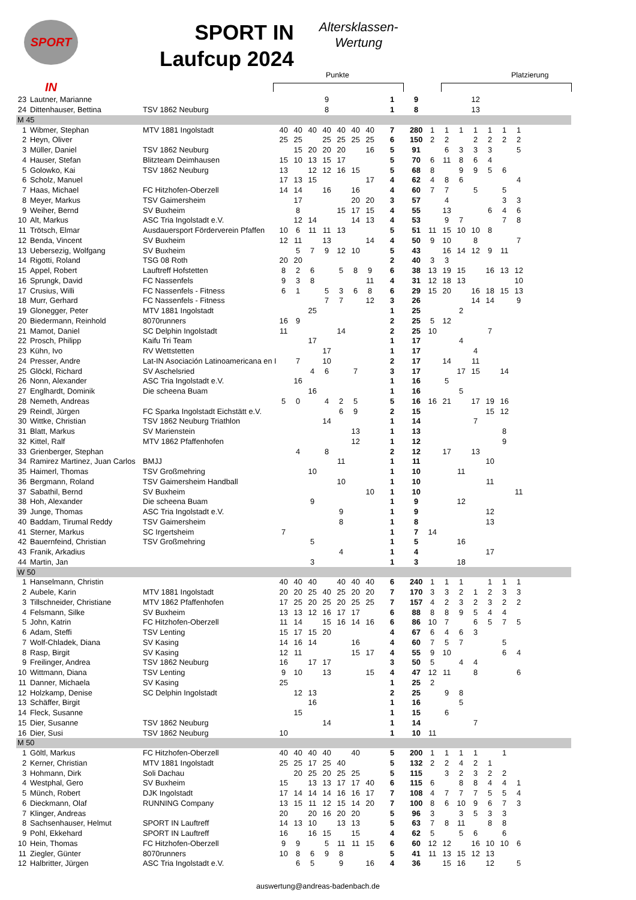SPORT IN
SPORT IN
Laufcup 2024
Altersklassen-
Wertung
Punkte Platzierung
| 23 | Lautner, Marianne | | | | | 9 | | | | 1 | 9 | | | | 12 | | | | |
| 24 | Dittenhauser, Bettina | TSV 1862 Neuburg | | | | 8 | | | | 1 | 8 | | | | 13 | | | | |
| M 45 | | | | | | | | | | | | | | | | | | | |
| 1 | Wibmer, Stephan | MTV 1881 Ingolstadt | 40 | 40 | 40 | 40 | 40 | 40 | 40 | 7 | 280 | 1 | 1 | 1 | 1 | 1 | 1 | 1 | |
| 2 | Heyn, Oliver | | 25 | 25 | | 25 | 25 | 25 | 25 | 6 | 150 | 2 | 2 | | 2 | 2 | 2 | 2 | |
| 3 | Müller, Daniel | TSV 1862 Neuburg | | 15 | 20 | 20 | 20 | | 16 | 5 | 91 | | 6 | 3 | 3 | 3 | | 5 | |
| 4 | Hauser, Stefan | Blitzteam Deimhausen | 15 | 10 | 13 | 15 | 17 | | | 5 | 70 | 6 | 11 | 8 | 6 | 4 | | | |
| 5 | Golowko, Kai | TSV 1862 Neuburg | 13 | | 12 | 12 | 16 | 15 | | 5 | 68 | 8 | | 9 | 9 | 5 | 6 | | |
| 6 | Scholz, Manuel | | 17 | 13 | 15 | | | | 17 | 4 | 62 | 4 | 8 | 6 | | | | 4 | |
| 7 | Haas, Michael | FC Hitzhofen-Oberzell | 14 | 14 | | 16 | | 16 | | 4 | 60 | 7 | 7 | | 5 | | 5 | | |
| 8 | Meyer, Markus | TSV Gaimersheim | | 17 | | | | 20 | 20 | 3 | 57 | | 4 | | | | 3 | 3 | |
| 9 | Weiher, Bernd | SV Buxheim | | 8 | | | 15 | 17 | 15 | 4 | 55 | | 13 | | | 6 | 4 | 6 | |
| 10 | Alt, Markus | ASC Tria Ingolstadt e.V. | | 12 | 14 | | | 14 | 13 | 4 | 53 | | 9 | 7 | | | 7 | 8 | |
| 11 | Trötsch, Elmar | Ausdauersport Förderverein Pfaffen | 10 | 6 | 11 | 11 | 13 | | | 5 | 51 | 11 | 15 | 10 | 10 | 8 | | | |
| 12 | Benda, Vincent | SV Buxheim | 12 | 11 | | 13 | | | 14 | 4 | 50 | 9 | 10 | | 8 | | | 7 | |
| 13 | Uebersezig, Wolfgang | SV Buxheim | | 5 | 7 | 9 | 12 | 10 | | 5 | 43 | | 16 | 14 | 12 | 9 | 11 | | |
| 14 | Rigotti, Roland | TSG 08 Roth | 20 | 20 | | | | | | 2 | 40 | 3 | 3 | | | | | | |
| 15 | Appel, Robert | Lauftreff Hofstetten | 8 | 2 | 6 | | 5 | 8 | 9 | 6 | 38 | 13 | 19 | 15 | | 16 | 13 | 12 | |
| 16 | Sprungk, David | FC Nassenfels | 9 | 3 | 8 | | | | 11 | 4 | 31 | 12 | 18 | 13 | | | | 10 | |
| 17 | Crusius, Willi | FC Nassenfels - Fitness | 6 | 1 | | 5 | 3 | 6 | 8 | 6 | 29 | 15 | 20 | | 16 | 18 | 15 | 13 | |
| 18 | Murr, Gerhard | FC Nassenfels - Fitness | | | | 7 | 7 | | 12 | 3 | 26 | | | | 14 | 14 | | 9 | |
| 19 | Glonegger, Peter | MTV 1881 Ingolstadt | | | 25 | | | | | 1 | 25 | | | 2 | | | | | |
| 20 | Biedermann, Reinhold | 8070runners | 16 | 9 | | | | | | 2 | 25 | 5 | 12 | | | | | | |
| 21 | Mamot, Daniel | SC Delphin Ingolstadt | 11 | | | | 14 | | | 2 | 25 | 10 | | | | 7 | | | |
| 22 | Prosch, Philipp | Kaifu Tri Team | | | 17 | | | | | 1 | 17 | | | 4 | | | | | |
| 23 | Kühn, Ivo | RV Wettstetten | | | | 17 | | | | 1 | 17 | | | | 4 | | | | |
| 24 | Presser, Andre | Lat-IN Asociación Latinoamericana en I | | 7 | | 10 | | | | 2 | 17 | | 14 | | 11 | | | | |
| 25 | Glöckl, Richard | SV Aschelsried | | | 4 | 6 | | 7 | | 3 | 17 | | | 17 | 15 | | 14 | | |
| 26 | Nonn, Alexander | ASC Tria Ingolstadt e.V. | | 16 | | | | | | 1 | 16 | | 5 | | | | | | |
| 27 | Englhardt, Dominik | Die scheena Buam | | | 16 | | | | | 1 | 16 | | | 5 | | | | | |
| 28 | Nemeth, Andreas | | 5 | 0 | | 4 | 2 | 5 | | 5 | 16 | 16 | 21 | | 17 | 19 | 16 | | |
| 29 | Reindl, Jürgen | FC Sparka Ingolstadt Eichstätt e.V. | | | | | 6 | 9 | | 2 | 15 | | | | | 15 | 12 | | |
| 30 | Wittke, Christian | TSV 1862 Neuburg Triathlon | | | | 14 | | | | 1 | 14 | | | | 7 | | | | |
| 31 | Blatt, Markus | SV Marienstein | | | | | | 13 | | 1 | 13 | | | | | | 8 | | |
| 32 | Kittel, Ralf | MTV 1862 Pfaffenhofen | | | | | | 12 | | 1 | 12 | | | | | | 9 | | |
| 33 | Grienberger, Stephan | | | 4 | | 8 | | | | 2 | 12 | | 17 | | 13 | | | | |
| 34 | Ramirez Martinez, Juan Carlos | BMJJ | | | | | 11 | | | 1 | 11 | | | | | 10 | | | |
| 35 | Haimerl, Thomas | TSV Großmehring | | | 10 | | | | | 1 | 10 | | | 11 | | | | | |
| 36 | Bergmann, Roland | TSV Gaimersheim Handball | | | | | 10 | | | 1 | 10 | | | | | 11 | | | |
| 37 | Sabathil, Bernd | SV Buxheim | | | | | | | 10 | 1 | 10 | | | | | | | 11 | |
| 38 | Hoh, Alexander | Die scheena Buam | | | 9 | | | | | 1 | 9 | | | 12 | | | | | |
| 39 | Junge, Thomas | ASC Tria Ingolstadt e.V. | | | | | 9 | | | 1 | 9 | | | | | 12 | | | |
| 40 | Baddam, Tirumal Reddy | TSV Gaimersheim | | | | | 8 | | | 1 | 8 | | | | | 13 | | | |
| 41 | Sterner, Markus | SC Irgertsheim | 7 | | | | | | | 1 | 7 | 14 | | | | | | | |
| 42 | Bauernfeind, Christian | TSV Großmehring | | | 5 | | | | | 1 | 5 | | | 16 | | | | | |
| 43 | Franik, Arkadius | | | | | | 4 | | | 1 | 4 | | | | | 17 | | | |
| 44 | Martin, Jan | | | | 3 | | | | | 1 | 3 | | | 18 | | | | | |
| W 50 | | | | | | | | | | | | | | | | | | | |
| 1 | Hanselmann, Christin | | 40 | 40 | 40 | | 40 | 40 | 40 | 6 | 240 | 1 | 1 | 1 | | 1 | 1 | 1 | |
| 2 | Aubele, Karin | MTV 1881 Ingolstadt | 20 | 20 | 25 | 40 | 25 | 20 | 20 | 7 | 170 | 3 | 3 | 2 | 1 | 2 | 3 | 3 | |
| 3 | Tillschneider, Christiane | MTV 1862 Pfaffenhofen | 17 | 25 | 20 | 25 | 20 | 25 | 25 | 7 | 157 | 4 | 2 | 3 | 2 | 3 | 2 | 2 | |
| 4 | Felsmann, Silke | SV Buxheim | 13 | 13 | 12 | 16 | 17 | 17 | | 6 | 88 | 8 | 8 | 9 | 5 | 4 | 4 | | |
| 5 | John, Katrin | FC Hitzhofen-Oberzell | 11 | 14 | | 15 | 16 | 14 | 16 | 6 | 86 | 10 | 7 | | 6 | 5 | 7 | 5 | |
| 6 | Adam, Steffi | TSV Lenting | 15 | 17 | 15 | 20 | | | | 4 | 67 | 6 | 4 | 6 | 3 | | | | |
| 7 | Wolf-Chladek, Diana | SV Kasing | 14 | 16 | 14 | | | 16 | | 4 | 60 | 7 | 5 | 7 | | | 5 | | |
| 8 | Rasp, Birgit | SV Kasing | 12 | 11 | | | | 15 | 17 | 4 | 55 | 9 | 10 | | | | 6 | 4 | |
| 9 | Freilinger, Andrea | TSV 1862 Neuburg | 16 | | 17 | 17 | | | | 3 | 50 | 5 | | 4 | 4 | | | | |
| 10 | Wittmann, Diana | TSV Lenting | 9 | 10 | | 13 | | | 15 | 4 | 47 | 12 | 11 | | 8 | | | 6 | |
| 11 | Danner, Michaela | SV Kasing | 25 | | | | | | | 1 | 25 | 2 | | | | | | | |
| 12 | Holzkamp, Denise | SC Delphin Ingolstadt | | 12 | 13 | | | | | 2 | 25 | | 9 | 8 | | | | | |
| 13 | Schäffer, Birgit | | | | 16 | | | | | 1 | 16 | | | 5 | | | | | |
| 14 | Fleck, Susanne | | | 15 | | | | | | 1 | 15 | | 6 | | | | | | |
| 15 | Dier, Susanne | TSV 1862 Neuburg | | | | 14 | | | | 1 | 14 | | | | 7 | | | | |
| 16 | Dier, Susi | TSV 1862 Neuburg | 10 | | | | | | | 1 | 10 | 11 | | | | | | | |
| M 50 | | | | | | | | | | | | | | | | | | | |
| 1 | Göltl, Markus | FC Hitzhofen-Oberzell | 40 | 40 | 40 | 40 | | 40 | | 5 | 200 | 1 | 1 | 1 | 1 | | 1 | | |
| 2 | Kerner, Christian | MTV 1881 Ingolstadt | 25 | 25 | 17 | 25 | 40 | | | 5 | 132 | 2 | 2 | 4 | 2 | 1 | | | |
| 3 | Hohmann, Dirk | Soli Dachau | | 20 | 25 | 20 | 25 | 25 | | 5 | 115 | | 3 | 2 | 3 | 2 | 2 | | |
| 4 | Westphal, Gero | SV Buxheim | 15 | | 13 | 13 | 17 | 17 | 40 | 6 | 115 | 6 | | 8 | 8 | 4 | 4 | 1 | |
| 5 | Münch, Robert | DJK Ingolstadt | 17 | 14 | 14 | 14 | 16 | 16 | 17 | 7 | 108 | 4 | 7 | 7 | 7 | 5 | 5 | 4 | |
| 6 | Dieckmann, Olaf | RUNNING Company | 13 | 15 | 11 | 12 | 15 | 14 | 20 | 7 | 100 | 8 | 6 | 10 | 9 | 6 | 7 | 3 | |
| 7 | Klinger, Andreas | | 20 | | 20 | 16 | 20 | 20 | | 5 | 96 | 3 | | 3 | 5 | 3 | 3 | | |
| 8 | Sachsenhauser, Helmut | SPORT IN Lauftreff | 14 | 13 | 10 | | 13 | 13 | | 5 | 63 | 7 | 8 | 11 | | 8 | 8 | | |
| 9 | Pohl, Ekkehard | SPORT IN Lauftreff | 16 | | 16 | 15 | | 15 | | 4 | 62 | 5 | | 5 | 6 | | 6 | | |
| 10 | Hein, Thomas | FC Hitzhofen-Oberzell | 9 | 9 | | 5 | 11 | 11 | 15 | 6 | 60 | 12 | 12 | | 16 | 10 | 10 | 6 | |
| 11 | Ziegler, Günter | 8070runners | 10 | 8 | 6 | 9 | 8 | | | 5 | 41 | 11 | 13 | 15 | 12 | 13 | | | |
| 12 | Halbritter, Jürgen | ASC Tria Ingolstadt e.V. | | 6 | 5 | | 9 | | 16 | 4 | 36 | | 15 | 16 | | 12 | | 5 | |
auswertung@andreas-badenbach.de